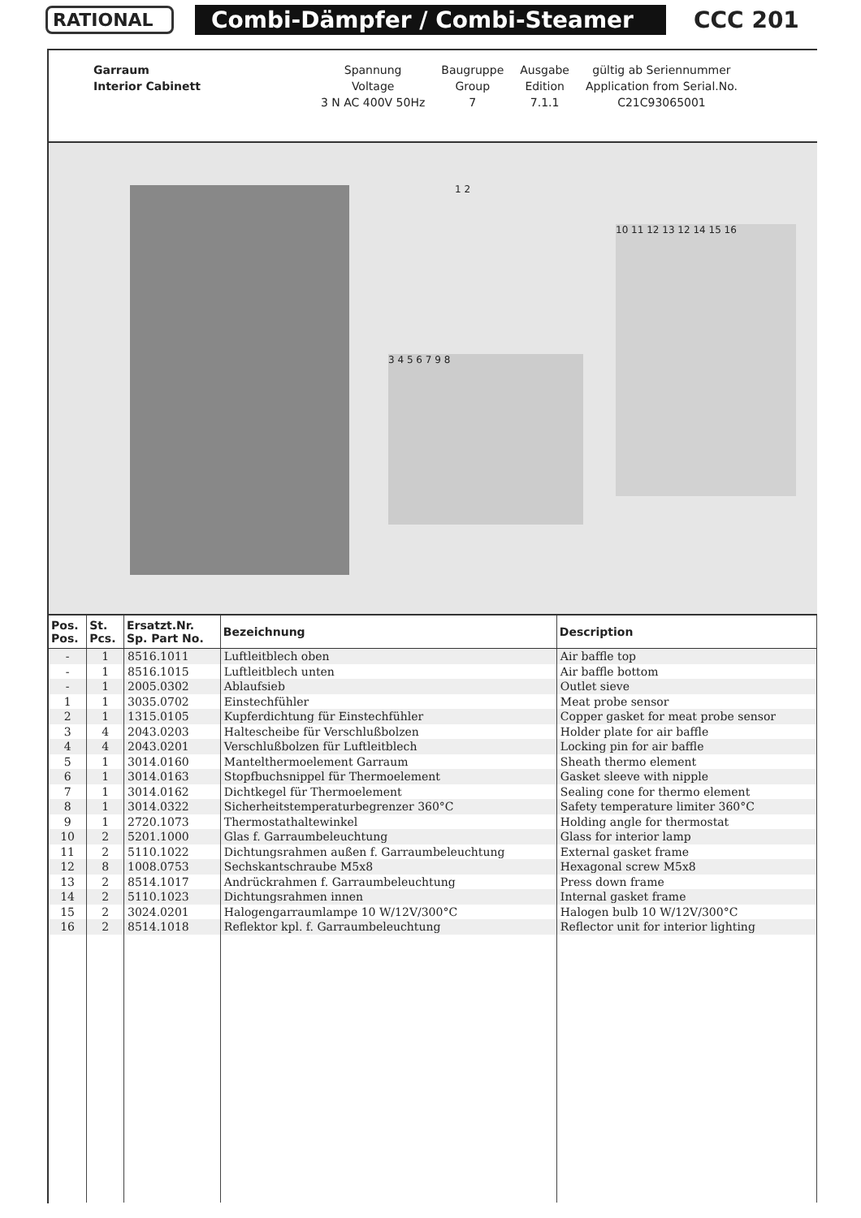RATIONAL
Combi-Dämpfer / Combi-Steamer CCC 201
| Garraum | Spannung | Baugruppe | Ausgabe | gültig ab Seriennummer |
| Interior Cabinett | Voltage | Group | Edition | Application from Serial.No. |
| | 3 N AC 400V 50Hz | 7 | 7.1.1 | C21C93065001 |
1 2
3 4 5 6 7 9 8
10 11 12 13 12 14 15 16
| Pos. Pos. | St. Pcs. | Ersatzt.Nr. Sp. Part No. | Bezeichnung | Description |
| --- | --- | --- | --- | --- |
| - | 1 | 8516.1011 | Luftleitblech oben | Air baffle top |
| - | 1 | 8516.1015 | Luftleitblech unten | Air baffle bottom |
| - | 1 | 2005.0302 | Ablaufsieb | Outlet sieve |
| 1 | 1 | 3035.0702 | Einstechfühler | Meat probe sensor |
| 2 | 1 | 1315.0105 | Kupferdichtung für Einstechfühler | Copper gasket for meat probe sensor |
| 3 | 4 | 2043.0203 | Haltescheibe für Verschlußbolzen | Holder plate for air baffle |
| 4 | 4 | 2043.0201 | Verschlußbolzen für Luftleitblech | Locking pin for air baffle |
| 5 | 1 | 3014.0160 | Mantelthermoelement Garraum | Sheath thermo element |
| 6 | 1 | 3014.0163 | Stopfbuchsnippel für Thermoelement | Gasket sleeve with nipple |
| 7 | 1 | 3014.0162 | Dichtkegel für Thermoelement | Sealing cone for thermo element |
| 8 | 1 | 3014.0322 | Sicherheitstemperaturbegrenzer 360°C | Safety temperature limiter 360°C |
| 9 | 1 | 2720.1073 | Thermostathaltewinkel | Holding angle for thermostat |
| 10 | 2 | 5201.1000 | Glas f. Garraumbeleuchtung | Glass for interior lamp |
| 11 | 2 | 5110.1022 | Dichtungsrahmen außen f. Garraumbeleuchtung | External gasket frame |
| 12 | 8 | 1008.0753 | Sechskantschraube M5x8 | Hexagonal screw M5x8 |
| 13 | 2 | 8514.1017 | Andrückrahmen f. Garraumbeleuchtung | Press down frame |
| 14 | 2 | 5110.1023 | Dichtungsrahmen innen | Internal gasket frame |
| 15 | 2 | 3024.0201 | Halogengarraumlampe 10 W/12V/300°C | Halogen bulb 10 W/12V/300°C |
| 16 | 2 | 8514.1018 | Reflektor kpl. f. Garraumbeleuchtung | Reflector unit for interior lighting |